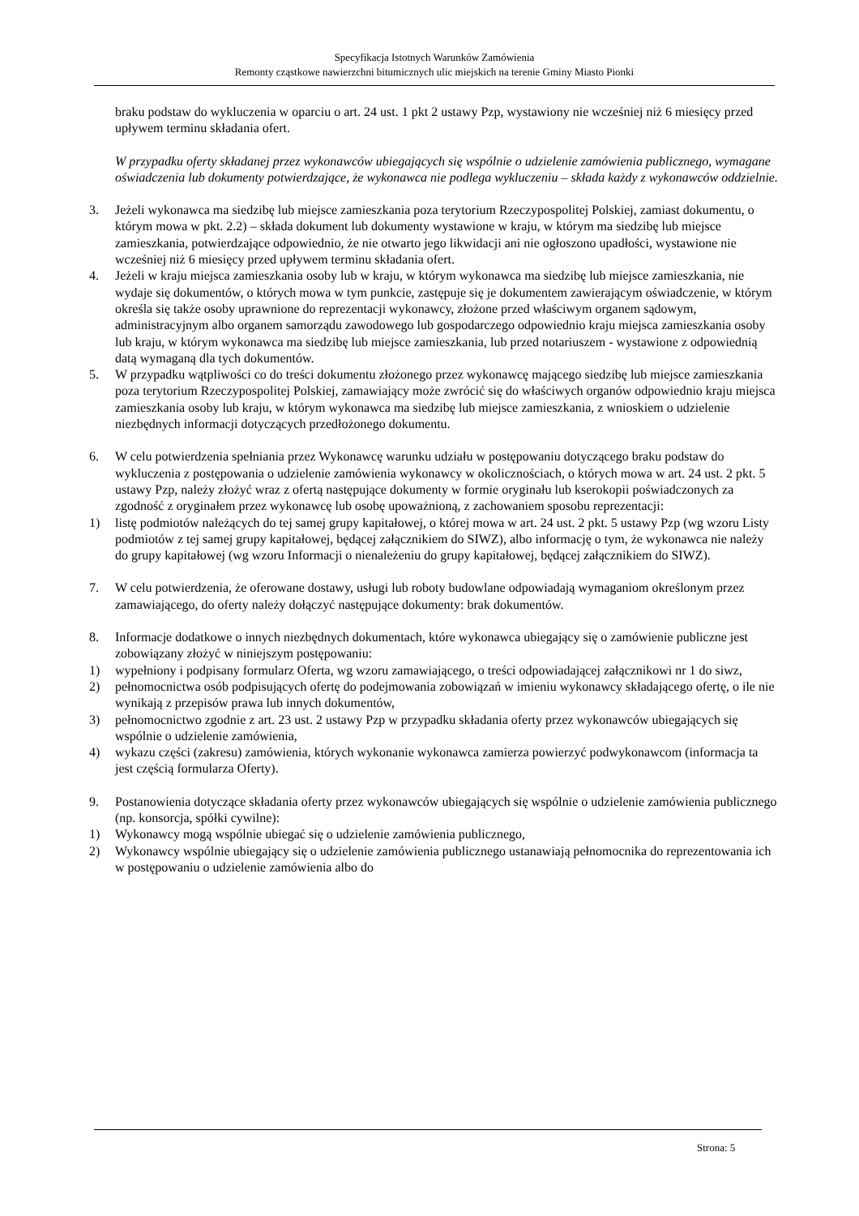Specyfikacja Istotnych Warunków Zamówienia
Remonty cząstkowe nawierzchni bitumicznych ulic miejskich na terenie Gminy Miasto Pionki
braku podstaw do wykluczenia w oparciu o art. 24 ust. 1 pkt 2 ustawy Pzp, wystawiony nie wcześniej niż 6 miesięcy przed upływem terminu składania ofert.
W przypadku oferty składanej przez wykonawców ubiegających się wspólnie o udzielenie zamówienia publicznego, wymagane oświadczenia lub dokumenty potwierdzające, że wykonawca nie podlega wykluczeniu – składa każdy z wykonawców oddzielnie.
3. Jeżeli wykonawca ma siedzibę lub miejsce zamieszkania poza terytorium Rzeczypospolitej Polskiej, zamiast dokumentu, o którym mowa w pkt. 2.2) – składa dokument lub dokumenty wystawione w kraju, w którym ma siedzibę lub miejsce zamieszkania, potwierdzające odpowiednio, że nie otwarto jego likwidacji ani nie ogłoszono upadłości, wystawione nie wcześniej niż 6 miesięcy przed upływem terminu składania ofert.
4. Jeżeli w kraju miejsca zamieszkania osoby lub w kraju, w którym wykonawca ma siedzibę lub miejsce zamieszkania, nie wydaje się dokumentów, o których mowa w tym punkcie, zastępuje się je dokumentem zawierającym oświadczenie, w którym określa się także osoby uprawnione do reprezentacji wykonawcy, złożone przed właściwym organem sądowym, administracyjnym albo organem samorządu zawodowego lub gospodarczego odpowiednio kraju miejsca zamieszkania osoby lub kraju, w którym wykonawca ma siedzibę lub miejsce zamieszkania, lub przed notariuszem - wystawione z odpowiednią datą wymaganą dla tych dokumentów.
5. W przypadku wątpliwości co do treści dokumentu złożonego przez wykonawcę mającego siedzibę lub miejsce zamieszkania poza terytorium Rzeczypospolitej Polskiej, zamawiający może zwrócić się do właściwych organów odpowiednio kraju miejsca zamieszkania osoby lub kraju, w którym wykonawca ma siedzibę lub miejsce zamieszkania, z wnioskiem o udzielenie niezbędnych informacji dotyczących przedłożonego dokumentu.
6. W celu potwierdzenia spełniania przez Wykonawcę warunku udziału w postępowaniu dotyczącego braku podstaw do wykluczenia z postępowania o udzielenie zamówienia wykonawcy w okolicznościach, o których mowa w art. 24 ust. 2 pkt. 5 ustawy Pzp, należy złożyć wraz z ofertą następujące dokumenty w formie oryginału lub kserokopii poświadczonych za zgodność z oryginałem przez wykonawcę lub osobę upoważnioną, z zachowaniem sposobu reprezentacji:
1) listę podmiotów należących do tej samej grupy kapitałowej, o której mowa w art. 24 ust. 2 pkt. 5 ustawy Pzp (wg wzoru Listy podmiotów z tej samej grupy kapitałowej, będącej załącznikiem do SIWZ), albo informację o tym, że wykonawca nie należy do grupy kapitałowej (wg wzoru Informacji o nienależeniu do grupy kapitałowej, będącej załącznikiem do SIWZ).
7. W celu potwierdzenia, że oferowane dostawy, usługi lub roboty budowlane odpowiadają wymaganiom określonym przez zamawiającego, do oferty należy dołączyć następujące dokumenty: brak dokumentów.
8. Informacje dodatkowe o innych niezbędnych dokumentach, które wykonawca ubiegający się o zamówienie publiczne jest zobowiązany złożyć w niniejszym postępowaniu:
1) wypełniony i podpisany formularz Oferta, wg wzoru zamawiającego, o treści odpowiadającej załącznikowi nr 1 do siwz,
2) pełnomocnictwa osób podpisujących ofertę do podejmowania zobowiązań w imieniu wykonawcy składającego ofertę, o ile nie wynikają z przepisów prawa lub innych dokumentów,
3) pełnomocnictwo zgodnie z art. 23 ust. 2 ustawy Pzp w przypadku składania oferty przez wykonawców ubiegających się wspólnie o udzielenie zamówienia,
4) wykazu części (zakresu) zamówienia, których wykonanie wykonawca zamierza powierzyć podwykonawcom (informacja ta jest częścią formularza Oferty).
9. Postanowienia dotyczące składania oferty przez wykonawców ubiegających się wspólnie o udzielenie zamówienia publicznego (np. konsorcja, spółki cywilne):
1) Wykonawcy mogą wspólnie ubiegać się o udzielenie zamówienia publicznego,
2) Wykonawcy wspólnie ubiegający się o udzielenie zamówienia publicznego ustanawiają pełnomocnika do reprezentowania ich w postępowaniu o udzielenie zamówienia albo do
Strona: 5